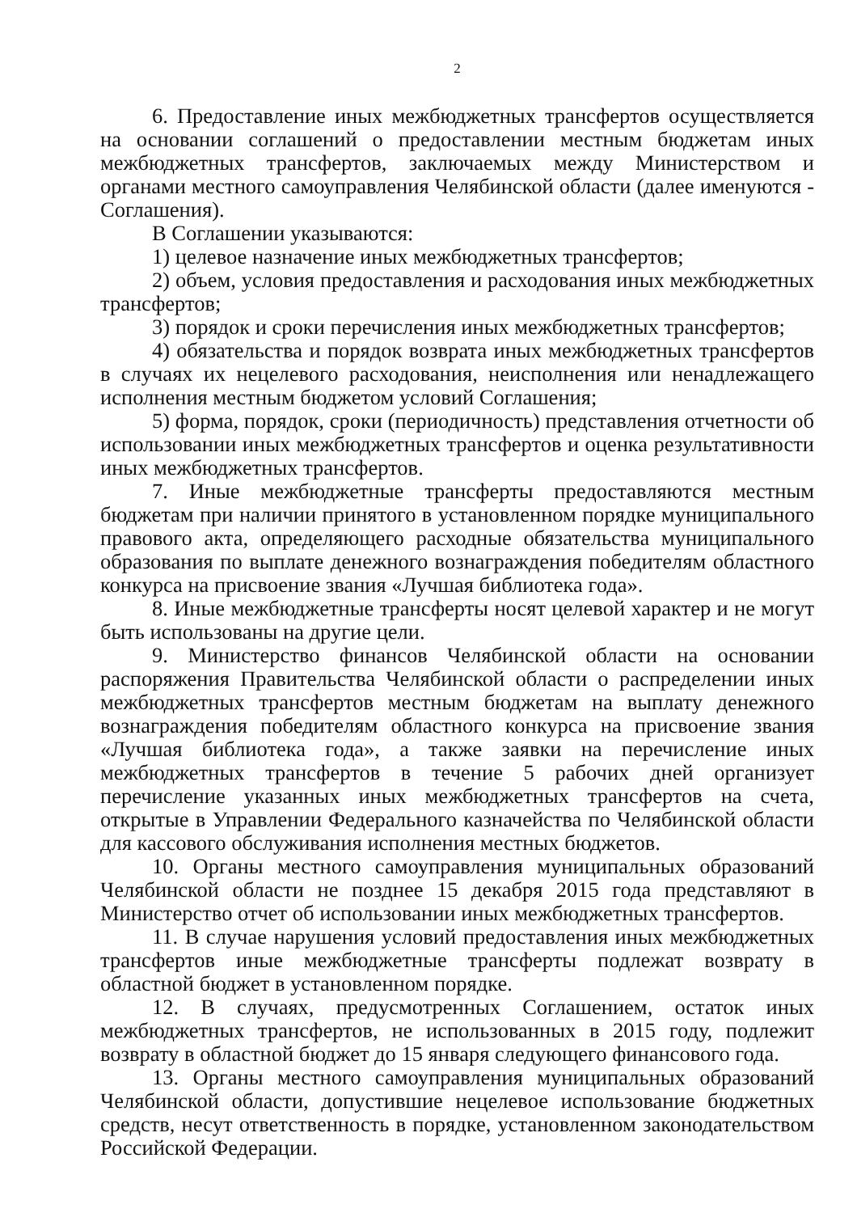2
6. Предоставление иных межбюджетных трансфертов осуществляется на основании соглашений о предоставлении местным бюджетам иных межбюджетных трансфертов, заключаемых между Министерством и органами местного самоуправления Челябинской области (далее именуются - Соглашения).
В Соглашении указываются:
1) целевое назначение иных межбюджетных трансфертов;
2) объем, условия предоставления и расходования иных межбюджетных трансфертов;
3) порядок и сроки перечисления иных межбюджетных трансфертов;
4) обязательства и порядок возврата иных межбюджетных трансфертов в случаях их нецелевого расходования, неисполнения или ненадлежащего исполнения местным бюджетом условий Соглашения;
5) форма, порядок, сроки (периодичность) представления отчетности об использовании иных межбюджетных трансфертов и оценка результативности иных межбюджетных трансфертов.
7. Иные межбюджетные трансферты предоставляются местным бюджетам при наличии принятого в установленном порядке муниципального правового акта, определяющего расходные обязательства муниципального образования по выплате денежного вознаграждения победителям областного конкурса на присвоение звания «Лучшая библиотека года».
8. Иные межбюджетные трансферты носят целевой характер и не могут быть использованы на другие цели.
9. Министерство финансов Челябинской области на основании распоряжения Правительства Челябинской области о распределении иных межбюджетных трансфертов местным бюджетам на выплату денежного вознаграждения победителям областного конкурса на присвоение звания «Лучшая библиотека года», а также заявки на перечисление иных межбюджетных трансфертов в течение 5 рабочих дней организует перечисление указанных иных межбюджетных трансфертов на счета, открытые в Управлении Федерального казначейства по Челябинской области для кассового обслуживания исполнения местных бюджетов.
10. Органы местного самоуправления муниципальных образований Челябинской области не позднее 15 декабря 2015 года представляют в Министерство отчет об использовании иных межбюджетных трансфертов.
11. В случае нарушения условий предоставления иных межбюджетных трансфертов иные межбюджетные трансферты подлежат возврату в областной бюджет в установленном порядке.
12. В случаях, предусмотренных Соглашением, остаток иных межбюджетных трансфертов, не использованных в 2015 году, подлежит возврату в областной бюджет до 15 января следующего финансового года.
13. Органы местного самоуправления муниципальных образований Челябинской области, допустившие нецелевое использование бюджетных средств, несут ответственность в порядке, установленном законодательством Российской Федерации.